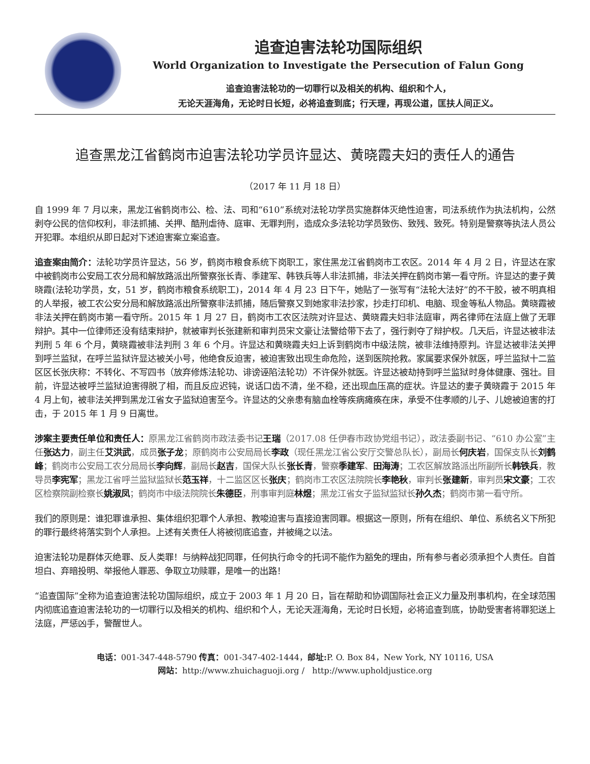追查迫害法轮功国际组织
World Organization to Investigate the Persecution of Falun Gong
追查迫害法轮功的一切罪行以及相关的机构、组织和个人，
无论天涯海角，无论时日长短，必将追查到底；行天理，再现公道，匡扶人间正义。
追查黑龙江省鹤岗市迫害法轮功学员许显达、黄晓霞夫妇的责任人的通告
（2017 年 11 月 18 日）
自 1999 年 7 月以来，黑龙江省鹤岗市公、检、法、司和“610”系统对法轮功学员实施群体灭绝性迫害，司法系统作为执法机构，公然剥夺公民的信仰权利，非法抓捕、关押、酷刑虐待、庭审、无罪判刑，造成众多法轮功学员致伤、致残、致死。特别是警察等执法人员公开犯罪。本组织从即日起对下述迫害案立案追查。
追查案由简介：法轮功学员许显达，56 岁，鹤岗市粮食系统下岗职工，家住黑龙江省鹤岗市工农区。2014 年 4 月 2 日，许显达在家中被鹤岗市公安局工农分局和解放路派出所警察张长青、季建军、韩铁兵等人非法抓捕，非法关押在鹤岗市第一看守所。许显达的妻子黄晓霞(法轮功学员，女，51 岁，鹤岗市粮食系统职工)，2014 年 4 月 23 日下午，她贴了一张写有“法轮大法好”的不干胶，被不明真相的人举报，被工农公安分局和解放路派出所警察非法抓捕，随后警察又到她家非法抄家，抄走打印机、电脑、现金等私人物品。黄晓霞被非法关押在鹤岗市第一看守所。2015 年 1 月 27 日，鹤岗市工农区法院对许显达、黄晓霞夫妇非法庭审，两名律师在法庭上做了无罪辩护。其中一位律师还没有结束辩护，就被审判长张建新和审判员宋文豪让法警给带下去了，强行剥夺了辩护权。几天后，许显达被非法判刑 5 年 6 个月，黄晓霞被非法判刑 3 年 6 个月。许显达和黄晓霞夫妇上诉到鹤岗市中级法院，被非法维持原判。许显达被非法关押到呼兰监狱，在呼兰监狱许显达被关小号，他绝食反迫害，被迫害致出现生命危险，送到医院抢救。家属要求保外就医，呼兰监狱十二监区区长张庆称：不转化、不写四书（放弃修炼法轮功、诽谤诬陷法轮功）不许保外就医。许显达被劫持到呼兰监狱时身体健康、强壮。目前，许显达被呼兰监狱迫害得脱了相，而且反应迟钝，说话口齿不清，坐不稳，还出现血压高的症状。许显达的妻子黄晓霞于 2015 年 4 月上旬，被非法关押到黑龙江省女子监狱迫害至今。许显达的父亲患有脑血栓等疾病瘫痪在床，承受不住孝顺的儿子、儿媳被迫害的打击，于 2015 年 1 月 9 日离世。
涉案主要责任单位和责任人：原黑龙江省鹤岗市政法委书记王瑞（2017.08 任伊春市政协党组书记），政法委副书记、“610 办公室”主任张达力，副主任艾洪武，成员张子龙；原鹤岗市公安局局长李政（现任黑龙江省公安厅交警总队长），副局长何庆岩，国保支队长刘鹤峰；鹤岗市公安局工农分局局长李向辉，副局长赵吉，国保大队长张长青，警察季建军、田海涛；工农区解放路派出所副所长韩铁兵，教导员李宪军；黑龙江省呼兰监狱监狱长范玉祥，十二监区区长张庆；鹤岗市工农区法院院长李艳秋，审判长张建新，审判员宋文豪；工农区检察院副检察长姚淑凤；鹤岗市中级法院院长朱德臣，刑事审判庭林煜；黑龙江省女子监狱监狱长孙久杰；鹤岗市第一看守所。
我们的原则是：谁犯罪谁承担、集体组织犯罪个人承担、教唆迫害与直接迫害同罪。根据这一原则，所有在组织、单位、系统名义下所犯的罪行最终将落实到个人承担。上述有关责任人将被彻底追查，并被绳之以法。
迫害法轮功是群体灭绝罪、反人类罪！与纳粹战犯同罪，任何执行命令的托词不能作为豁免的理由，所有参与者必须承担个人责任。自首坦白、弃暗投明、举报他人罪恶、争取立功赎罪，是唯一的出路！
“追查国际”全称为追查迫害法轮功国际组织，成立于 2003 年 1 月 20 日，旨在帮助和协调国际社会正义力量及刑事机构，在全球范围内彻底追查迫害法轮功的一切罪行以及相关的机构、组织和个人，无论天涯海角，无论时日长短，必将追查到底，协助受害者将罪犯送上法庭，严惩凶手，警醒世人。
电话：001-347-448-5790 传真：001-347-402-1444，邮址: P. O. Box 84，New York, NY 10116, USA
网站：http://www.zhuichaguoji.org / http://www.upholdjustice.org